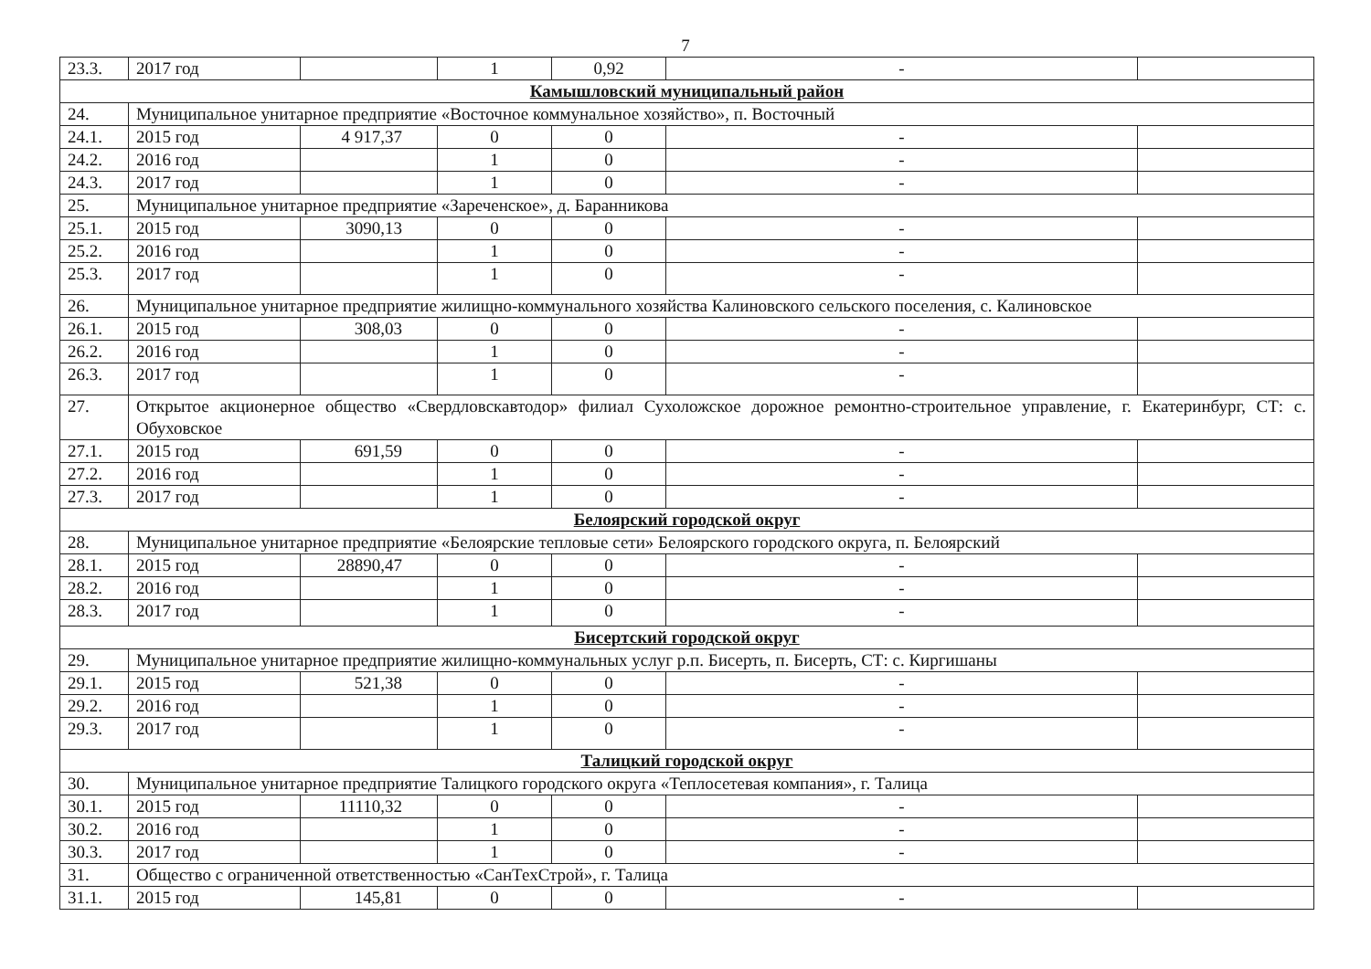7
| 23.3. | 2017 год | | 1 | 0,92 | - | |
| Камышловский муниципальный район | | | | | | |
| 24. | Муниципальное унитарное предприятие «Восточное коммунальное хозяйство», п. Восточный | | | | | |
| 24.1. | 2015 год | 4 917,37 | 0 | 0 | - | |
| 24.2. | 2016 год | | 1 | 0 | - | |
| 24.3. | 2017 год | | 1 | 0 | - | |
| 25. | Муниципальное унитарное предприятие «Зареченское», д. Баранникова | | | | | |
| 25.1. | 2015 год | 3090,13 | 0 | 0 | - | |
| 25.2. | 2016 год | | 1 | 0 | - | |
| 25.3. | 2017 год | | 1 | 0 | - | |
| 26. | Муниципальное унитарное предприятие жилищно-коммунального хозяйства Калиновского сельского поселения, с. Калиновское | | | | | |
| 26.1. | 2015 год | 308,03 | 0 | 0 | - | |
| 26.2. | 2016 год | | 1 | 0 | - | |
| 26.3. | 2017 год | | 1 | 0 | - | |
| 27. | Открытое акционерное общество «Свердловскавтодор» филиал Сухоложское дорожное ремонтно-строительное управление, г. Екатеринбург, СТ: с. Обуховское | | | | | |
| 27.1. | 2015 год | 691,59 | 0 | 0 | - | |
| 27.2. | 2016 год | | 1 | 0 | - | |
| 27.3. | 2017 год | | 1 | 0 | - | |
| Белоярский городской округ | | | | | | |
| 28. | Муниципальное унитарное предприятие «Белоярские тепловые сети» Белоярского городского округа, п. Белоярский | | | | | |
| 28.1. | 2015 год | 28890,47 | 0 | 0 | - | |
| 28.2. | 2016 год | | 1 | 0 | - | |
| 28.3. | 2017 год | | 1 | 0 | - | |
| Бисертский городской округ | | | | | | |
| 29. | Муниципальное унитарное предприятие жилищно-коммунальных услуг р.п. Бисерть, п. Бисерть, СТ: с. Киргишаны | | | | | |
| 29.1. | 2015 год | 521,38 | 0 | 0 | - | |
| 29.2. | 2016 год | | 1 | 0 | - | |
| 29.3. | 2017 год | | 1 | 0 | - | |
| Талицкий городской округ | | | | | | |
| 30. | Муниципальное унитарное предприятие Талицкого городского округа «Теплосетевая компания», г. Талица | | | | | |
| 30.1. | 2015 год | 11110,32 | 0 | 0 | - | |
| 30.2. | 2016 год | | 1 | 0 | - | |
| 30.3. | 2017 год | | 1 | 0 | - | |
| 31. | Общество с ограниченной ответственностью «СанТехСтрой», г. Талица | | | | | |
| 31.1. | 2015 год | 145,81 | 0 | 0 | - | |